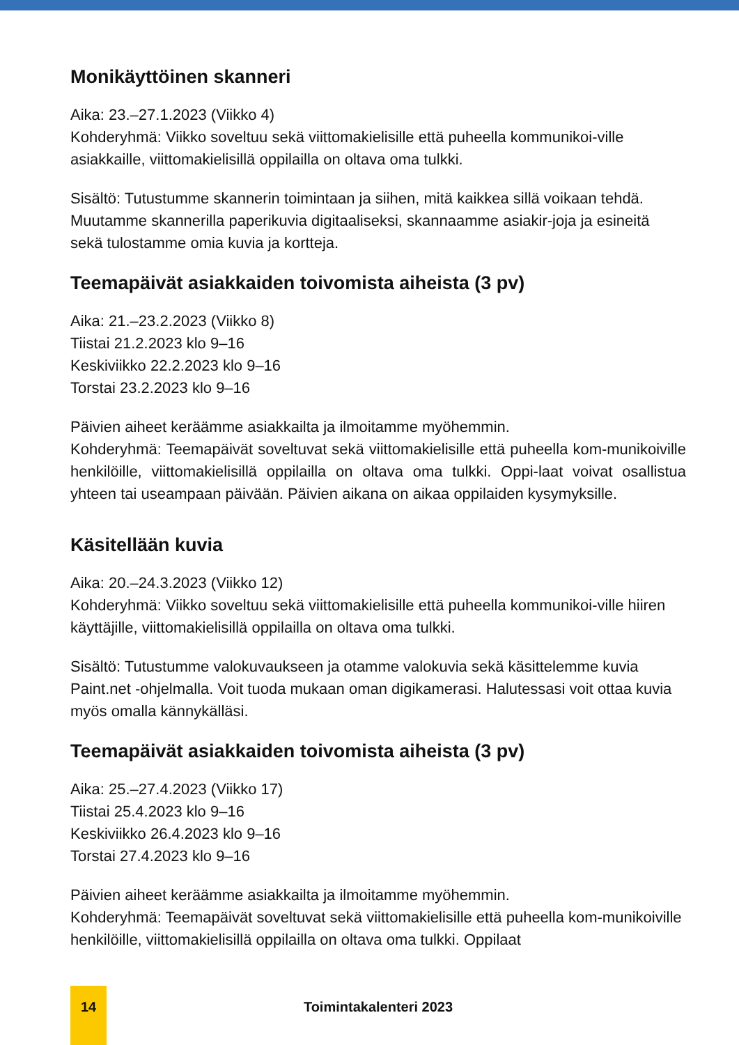Monikäyttöinen skanneri
Aika: 23.–27.1.2023 (Viikko 4)
Kohderyhmä: Viikko soveltuu sekä viittomakielisille että puheella kommunikoi-ville asiakkaille, viittomakielisillä oppilailla on oltava oma tulkki.
Sisältö: Tutustumme skannerin toimintaan ja siihen, mitä kaikkea sillä voikaan tehdä. Muutamme skannerilla paperikuvia digitaaliseksi, skannaamme asiakir-joja ja esineitä sekä tulostamme omia kuvia ja kortteja.
Teemapäivät asiakkaiden toivomista aiheista (3 pv)
Aika: 21.–23.2.2023 (Viikko 8)
Tiistai 21.2.2023 klo 9–16
Keskiviikko 22.2.2023 klo 9–16
Torstai 23.2.2023 klo 9–16
Päivien aiheet keräämme asiakkailta ja ilmoitamme myöhemmin.
Kohderyhmä: Teemapäivät soveltuvat sekä viittomakielisille että puheella kom-munikoiville henkilöille, viittomakielisillä oppilailla on oltava oma tulkki. Oppi-laat voivat osallistua yhteen tai useampaan päivään. Päivien aikana on aikaa oppilaiden kysymyksille.
Käsitellään kuvia
Aika: 20.–24.3.2023 (Viikko 12)
Kohderyhmä: Viikko soveltuu sekä viittomakielisille että puheella kommunikoi-ville hiiren käyttäjille, viittomakielisillä oppilailla on oltava oma tulkki.
Sisältö: Tutustumme valokuvaukseen ja otamme valokuvia sekä käsittelemme kuvia Paint.net -ohjelmalla. Voit tuoda mukaan oman digikamerasi. Halutessasi voit ottaa kuvia myös omalla kännykälläsi.
Teemapäivät asiakkaiden toivomista aiheista (3 pv)
Aika: 25.–27.4.2023 (Viikko 17)
Tiistai 25.4.2023 klo 9–16
Keskiviikko 26.4.2023 klo 9–16
Torstai 27.4.2023 klo 9–16
Päivien aiheet keräämme asiakkailta ja ilmoitamme myöhemmin.
Kohderyhmä: Teemapäivät soveltuvat sekä viittomakielisille että puheella kom-munikoiville henkilöille, viittomakielisillä oppilailla on oltava oma tulkki. Oppilaat
14
Toimintakalenteri 2023